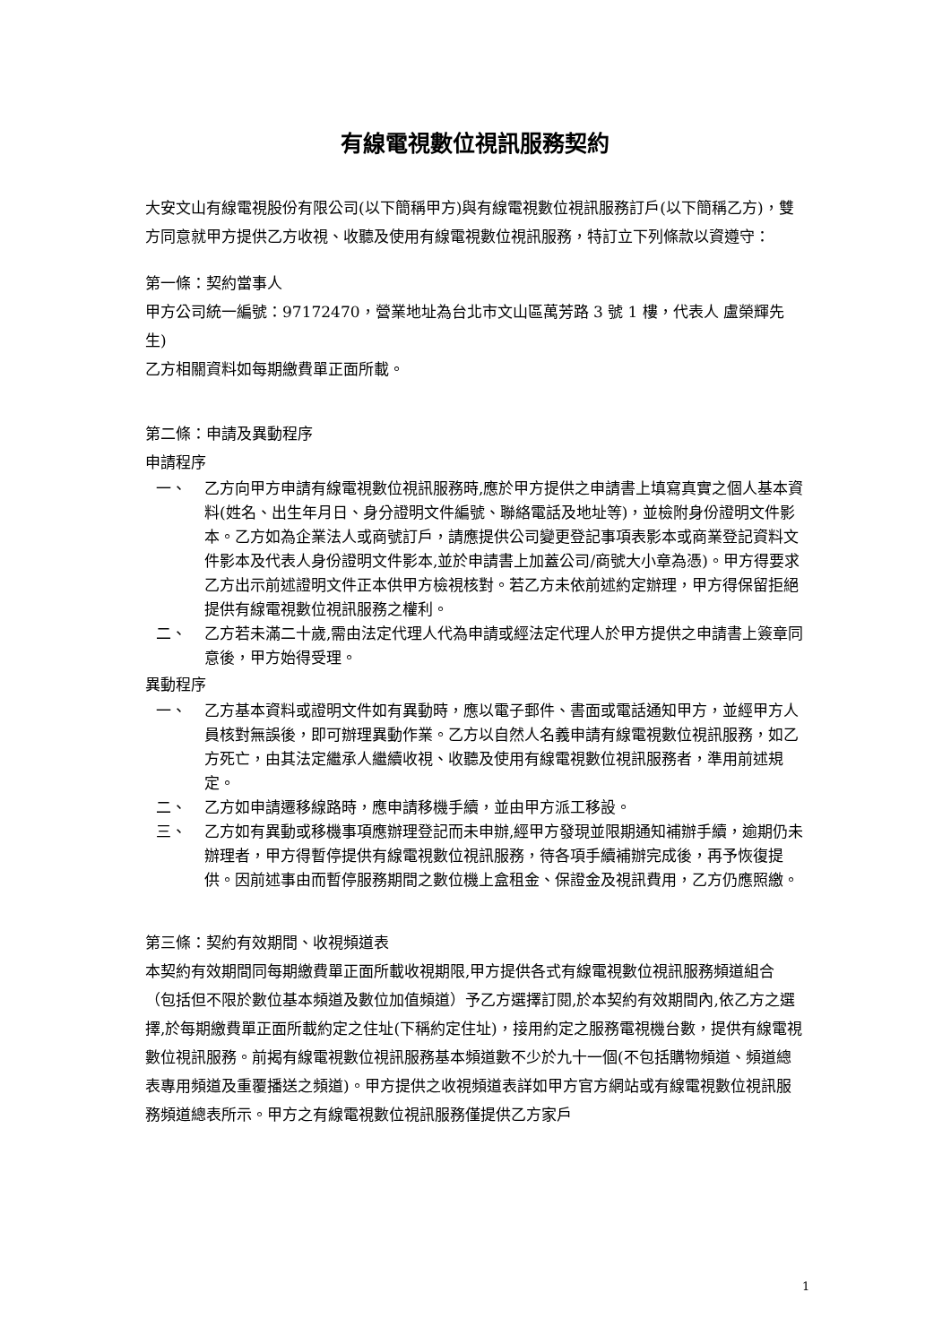有線電視數位視訊服務契約
大安文山有線電視股份有限公司(以下簡稱甲方)與有線電視數位視訊服務訂戶(以下簡稱乙方)，雙方同意就甲方提供乙方收視、收聽及使用有線電視數位視訊服務，特訂立下列條款以資遵守：
第一條：契約當事人
甲方公司統一編號：97172470，營業地址為台北市文山區萬芳路 3 號 1 樓，代表人 盧榮輝先生)
乙方相關資料如每期繳費單正面所載。
第二條：申請及異動程序
申請程序
一、 乙方向甲方申請有線電視數位視訊服務時,應於甲方提供之申請書上填寫真實之個人基本資料(姓名、出生年月日、身分證明文件編號、聯絡電話及地址等)，並檢附身份證明文件影本。乙方如為企業法人或商號訂戶，請應提供公司變更登記事項表影本或商業登記資料文件影本及代表人身份證明文件影本,並於申請書上加蓋公司/商號大小章為憑)。甲方得要求乙方出示前述證明文件正本供甲方檢視核對。若乙方未依前述約定辦理，甲方得保留拒絕提供有線電視數位視訊服務之權利。
二、 乙方若未滿二十歲,需由法定代理人代為申請或經法定代理人於甲方提供之申請書上簽章同意後，甲方始得受理。
異動程序
一、 乙方基本資料或證明文件如有異動時，應以電子郵件、書面或電話通知甲方，並經甲方人員核對無誤後，即可辦理異動作業。乙方以自然人名義申請有線電視數位視訊服務，如乙方死亡，由其法定繼承人繼續收視、收聽及使用有線電視數位視訊服務者，準用前述規定。
二、 乙方如申請遷移線路時，應申請移機手續，並由甲方派工移設。
三、 乙方如有異動或移機事項應辦理登記而未申辦,經甲方發現並限期通知補辦手續，逾期仍未辦理者，甲方得暫停提供有線電視數位視訊服務，待各項手續補辦完成後，再予恢復提供。因前述事由而暫停服務期間之數位機上盒租金、保證金及視訊費用，乙方仍應照繳。
第三條：契約有效期間、收視頻道表
本契約有效期間同每期繳費單正面所載收視期限,甲方提供各式有線電視數位視訊服務頻道組合（包括但不限於數位基本頻道及數位加值頻道）予乙方選擇訂閱,於本契約有效期間內,依乙方之選擇,於每期繳費單正面所載約定之住址(下稱約定住址)，接用約定之服務電視機台數，提供有線電視數位視訊服務。前揭有線電視數位視訊服務基本頻道數不少於九十一個(不包括購物頻道、頻道總表專用頻道及重覆播送之頻道)。甲方提供之收視頻道表詳如甲方官方網站或有線電視數位視訊服務頻道總表所示。甲方之有線電視數位視訊服務僅提供乙方家戶
1